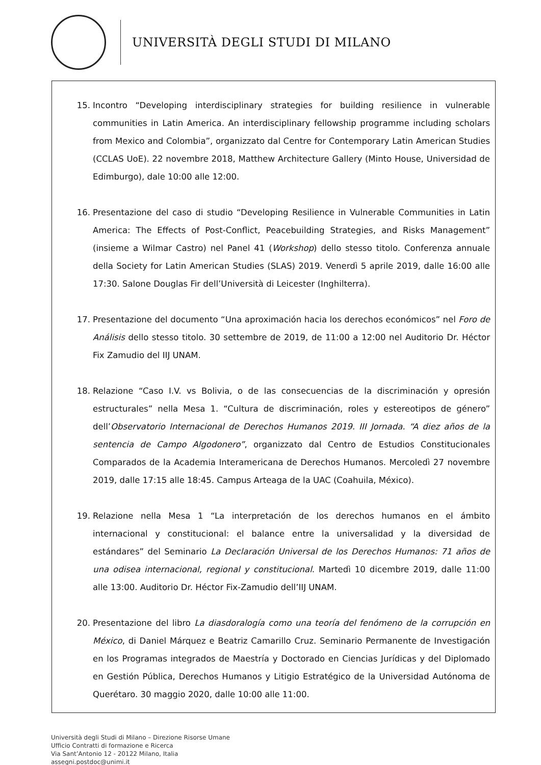UNIVERSITÀ DEGLI STUDI DI MILANO
15. Incontro “Developing interdisciplinary strategies for building resilience in vulnerable communities in Latin America. An interdisciplinary fellowship programme including scholars from Mexico and Colombia”, organizzato dal Centre for Contemporary Latin American Studies (CCLAS UoE). 22 novembre 2018, Matthew Architecture Gallery (Minto House, Universidad de Edimburgo), dale 10:00 alle 12:00.
16. Presentazione del caso di studio “Developing Resilience in Vulnerable Communities in Latin America: The Effects of Post-Conflict, Peacebuilding Strategies, and Risks Management” (insieme a Wilmar Castro) nel Panel 41 (Workshop) dello stesso titolo. Conferenza annuale della Society for Latin American Studies (SLAS) 2019. Venerdì 5 aprile 2019, dalle 16:00 alle 17:30. Salone Douglas Fir dell’Università di Leicester (Inghilterra).
17. Presentazione del documento “Una aproximación hacia los derechos económicos” nel Foro de Análisis dello stesso titolo. 30 settembre de 2019, de 11:00 a 12:00 nel Auditorio Dr. Héctor Fix Zamudio del IIJ UNAM.
18. Relazione “Caso I.V. vs Bolivia, o de las consecuencias de la discriminación y opresión estructurales” nella Mesa 1. “Cultura de discriminación, roles y estereotipos de género” dell’Observatorio Internacional de Derechos Humanos 2019. III Jornada. “A diez años de la sentencia de Campo Algodonero”, organizzato dal Centro de Estudios Constitucionales Comparados de la Academia Interamericana de Derechos Humanos. Mercoledì 27 novembre 2019, dalle 17:15 alle 18:45. Campus Arteaga de la UAC (Coahuila, México).
19. Relazione nella Mesa 1 “La interpretación de los derechos humanos en el ámbito internacional y constitucional: el balance entre la universalidad y la diversidad de estándares” del Seminario La Declaración Universal de los Derechos Humanos: 71 años de una odisea internacional, regional y constitucional. Martedì 10 dicembre 2019, dalle 11:00 alle 13:00. Auditorio Dr. Héctor Fix-Zamudio dell’IIJ UNAM.
20. Presentazione del libro La diasdoralogía como una teoría del fenómeno de la corrupción en México, di Daniel Márquez e Beatriz Camarillo Cruz. Seminario Permanente de Investigación en los Programas integrados de Maestría y Doctorado en Ciencias Jurídicas y del Diplomado en Gestión Pública, Derechos Humanos y Litigio Estratégico de la Universidad Autónoma de Querétaro. 30 maggio 2020, dalle 10:00 alle 11:00.
Università degli Studi di Milano – Direzione Risorse Umane
Ufficio Contratti di formazione e Ricerca
Via Sant’Antonio 12 - 20122 Milano, Italia
assegni.postdoc@unimi.it